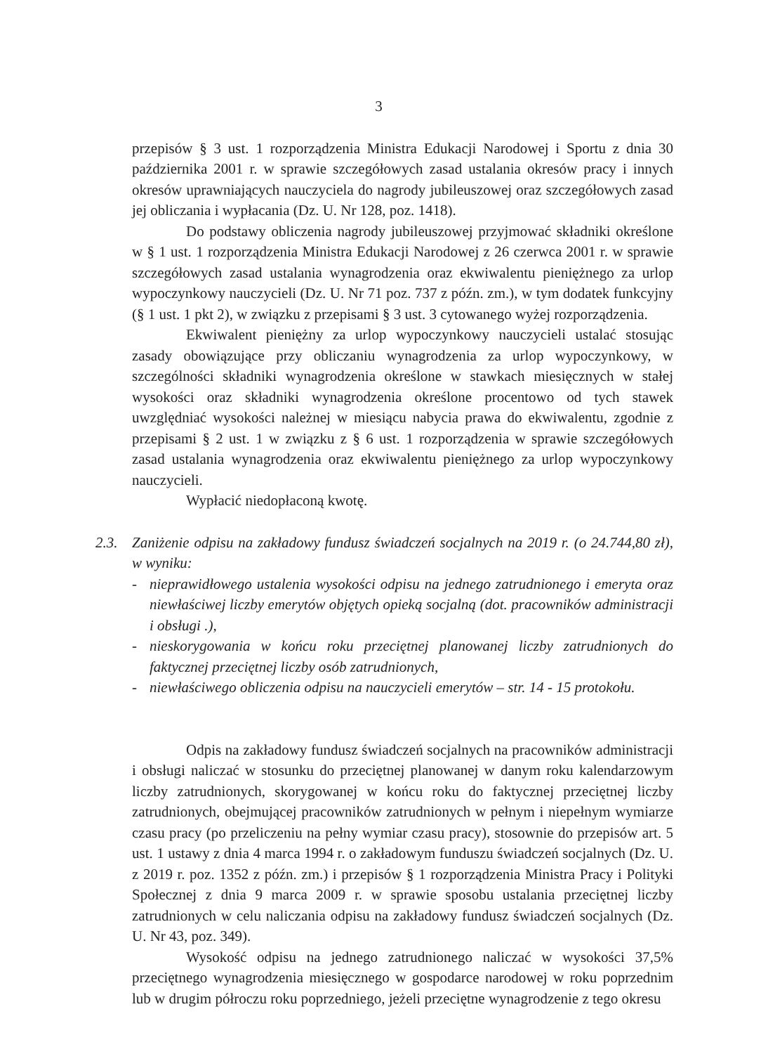3
przepisów § 3 ust. 1 rozporządzenia Ministra Edukacji Narodowej i Sportu z dnia 30 października 2001 r. w sprawie szczegółowych zasad ustalania okresów pracy i innych okresów uprawniających nauczyciela do nagrody jubileuszowej oraz szczegółowych zasad jej obliczania i wypłacania (Dz. U. Nr 128, poz. 1418).
Do podstawy obliczenia nagrody jubileuszowej przyjmować składniki określone w § 1 ust. 1 rozporządzenia Ministra Edukacji Narodowej z 26 czerwca 2001 r. w sprawie szczegółowych zasad ustalania wynagrodzenia oraz ekwiwalentu pieniężnego za urlop wypoczynkowy nauczycieli (Dz. U. Nr 71 poz. 737 z późn. zm.), w tym dodatek funkcyjny (§ 1 ust. 1 pkt 2), w związku z przepisami § 3 ust. 3 cytowanego wyżej rozporządzenia.
Ekwiwalent pieniężny za urlop wypoczynkowy nauczycieli ustalać stosując zasady obowiązujące przy obliczaniu wynagrodzenia za urlop wypoczynkowy, w szczególności składniki wynagrodzenia określone w stawkach miesięcznych w stałej wysokości oraz składniki wynagrodzenia określone procentowo od tych stawek uwzględniać wysokości należnej w miesiącu nabycia prawa do ekwiwalentu, zgodnie z przepisami § 2 ust. 1 w związku z § 6 ust. 1 rozporządzenia w sprawie szczegółowych zasad ustalania wynagrodzenia oraz ekwiwalentu pieniężnego za urlop wypoczynkowy nauczycieli.
Wypłacić niedopłaconą kwotę.
2.3. Zaniżenie odpisu na zakładowy fundusz świadczeń socjalnych na 2019 r. (o 24.744,80 zł), w wyniku:
- nieprawidłowego ustalenia wysokości odpisu na jednego zatrudnionego i emeryta oraz niewłaściwej liczby emerytów objętych opieką socjalną (dot. pracowników administracji i obsługi .),
- nieskorygowania w końcu roku przeciętnej planowanej liczby zatrudnionych do faktycznej przeciętnej liczby osób zatrudnionych,
- niewłaściwego obliczenia odpisu na nauczycieli emerytów – str. 14 - 15 protokołu.
Odpis na zakładowy fundusz świadczeń socjalnych na pracowników administracji i obsługi naliczać w stosunku do przeciętnej planowanej w danym roku kalendarzowym liczby zatrudnionych, skorygowanej w końcu roku do faktycznej przeciętnej liczby zatrudnionych, obejmującej pracowników zatrudnionych w pełnym i niepełnym wymiarze czasu pracy (po przeliczeniu na pełny wymiar czasu pracy), stosownie do przepisów art. 5 ust. 1 ustawy z dnia 4 marca 1994 r. o zakładowym funduszu świadczeń socjalnych (Dz. U. z 2019 r. poz. 1352 z późn. zm.) i przepisów § 1 rozporządzenia Ministra Pracy i Polityki Społecznej z dnia 9 marca 2009 r. w sprawie sposobu ustalania przeciętnej liczby zatrudnionych w celu naliczania odpisu na zakładowy fundusz świadczeń socjalnych (Dz. U. Nr 43, poz. 349).
Wysokość odpisu na jednego zatrudnionego naliczać w wysokości 37,5% przeciętnego wynagrodzenia miesięcznego w gospodarce narodowej w roku poprzednim lub w drugim półroczu roku poprzedniego, jeżeli przeciętne wynagrodzenie z tego okresu